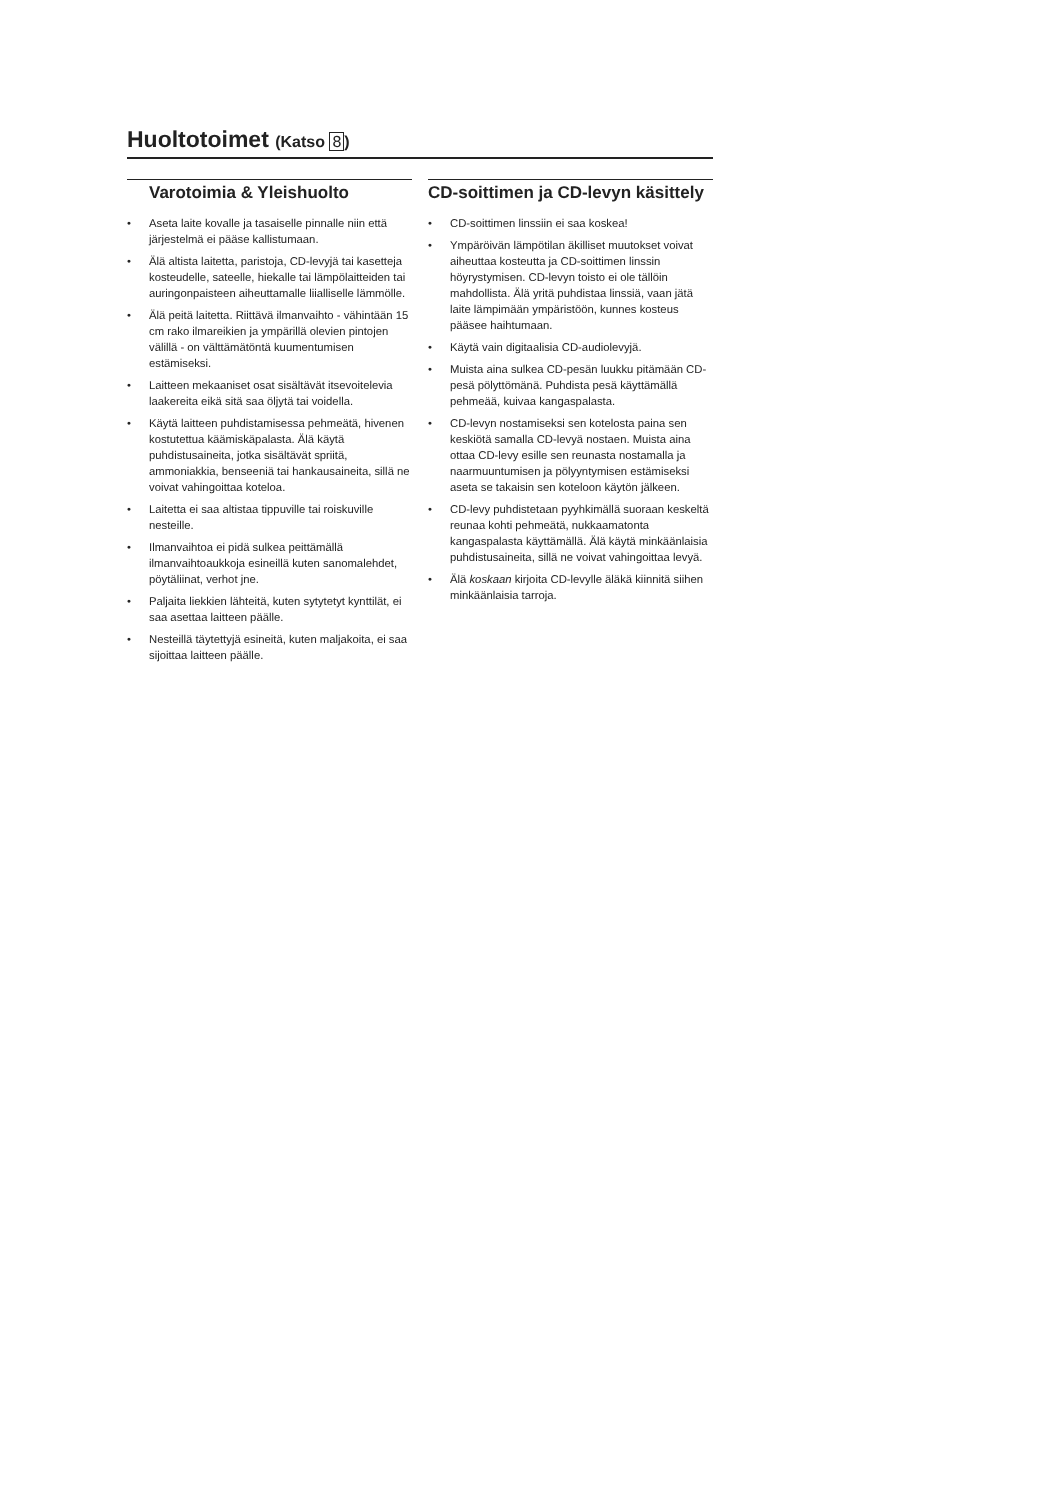Huoltotoimet (Katso 8)
Varotoimia & Yleishuolto
• Aseta laite kovalle ja tasaiselle pinnalle niin että järjestelmä ei pääse kallistumaan.
• Älä altista laitetta, paristoja, CD-levyjä tai kasetteja kosteudelle, sateelle, hiekalle tai lämpölaitteiden tai auringonpaisteen aiheuttamalle liialliselle lämmölle.
• Älä peitä laitetta. Riittävä ilmanvaihto - vähintään 15 cm rako ilmareikien ja ympärillä olevien pintojen välillä - on välttämätöntä kuumentumisen estämiseksi.
• Laitteen mekaaniset osat sisältävät itsevoitelevia laakereita eikä sitä saa öljytä tai voidella.
• Käytä laitteen puhdistamisessa pehmeätä, hivenen kostutettua käämiskäpalasta. Älä käytä puhdistusaineita, jotka sisältävät spriitä, ammoniakkia, benseeniä tai hankausaineita, sillä ne voivat vahingoittaa koteloa.
• Laitetta ei saa altistaa tippuville tai roiskuville nesteille.
• Ilmanvaihtoa ei pidä sulkea peittämällä ilmanvaihtoaukkoja esineillä kuten sanomalehdet, pöytäliinat, verhot jne.
• Paljaita liekkien lähteitä, kuten sytytetyt kynttilät, ei saa asettaa laitteen päälle.
• Nesteillä täytettyjä esineitä, kuten maljakoita, ei saa sijoittaa laitteen päälle.
CD-soittimen ja CD-levyn käsittely
• CD-soittimen linssiin ei saa koskea!
• Ympäröivän lämpötilan äkilliset muutokset voivat aiheuttaa kosteutta ja CD-soittimen linssin höyrystymisen. CD-levyn toisto ei ole tällöin mahdollista. Älä yritä puhdistaa linssiä, vaan jätä laite lämpimään ympäristöön, kunnes kosteus pääsee haihtumaan.
• Käytä vain digitaalisia CD-audiolevyjä.
• Muista aina sulkea CD-pesän luukku pitämään CD-pesä pölyttömänä. Puhdista pesä käyttämällä pehmeää, kuivaa kangaspalasta.
• CD-levyn nostamiseksi sen kotelosta paina sen keskiötä samalla CD-levyä nostaen. Muista aina ottaa CD-levy esille sen reunasta nostamalla ja naarmuuntumisen ja pölyyntymisen estämiseksi aseta se takaisin sen koteloon käytön jälkeen.
• CD-levy puhdistetaan pyyhkimällä suoraan keskeltä reunaa kohti pehmeätä, nukkaamatonta kangaspalasta käyttämällä. Älä käytä minkäänlaisia puhdistusaineita, sillä ne voivat vahingoittaa levyä.
• Älä koskaan kirjoita CD-levylle äläkä kiinnitä siihen minkäänlaisia tarroja.